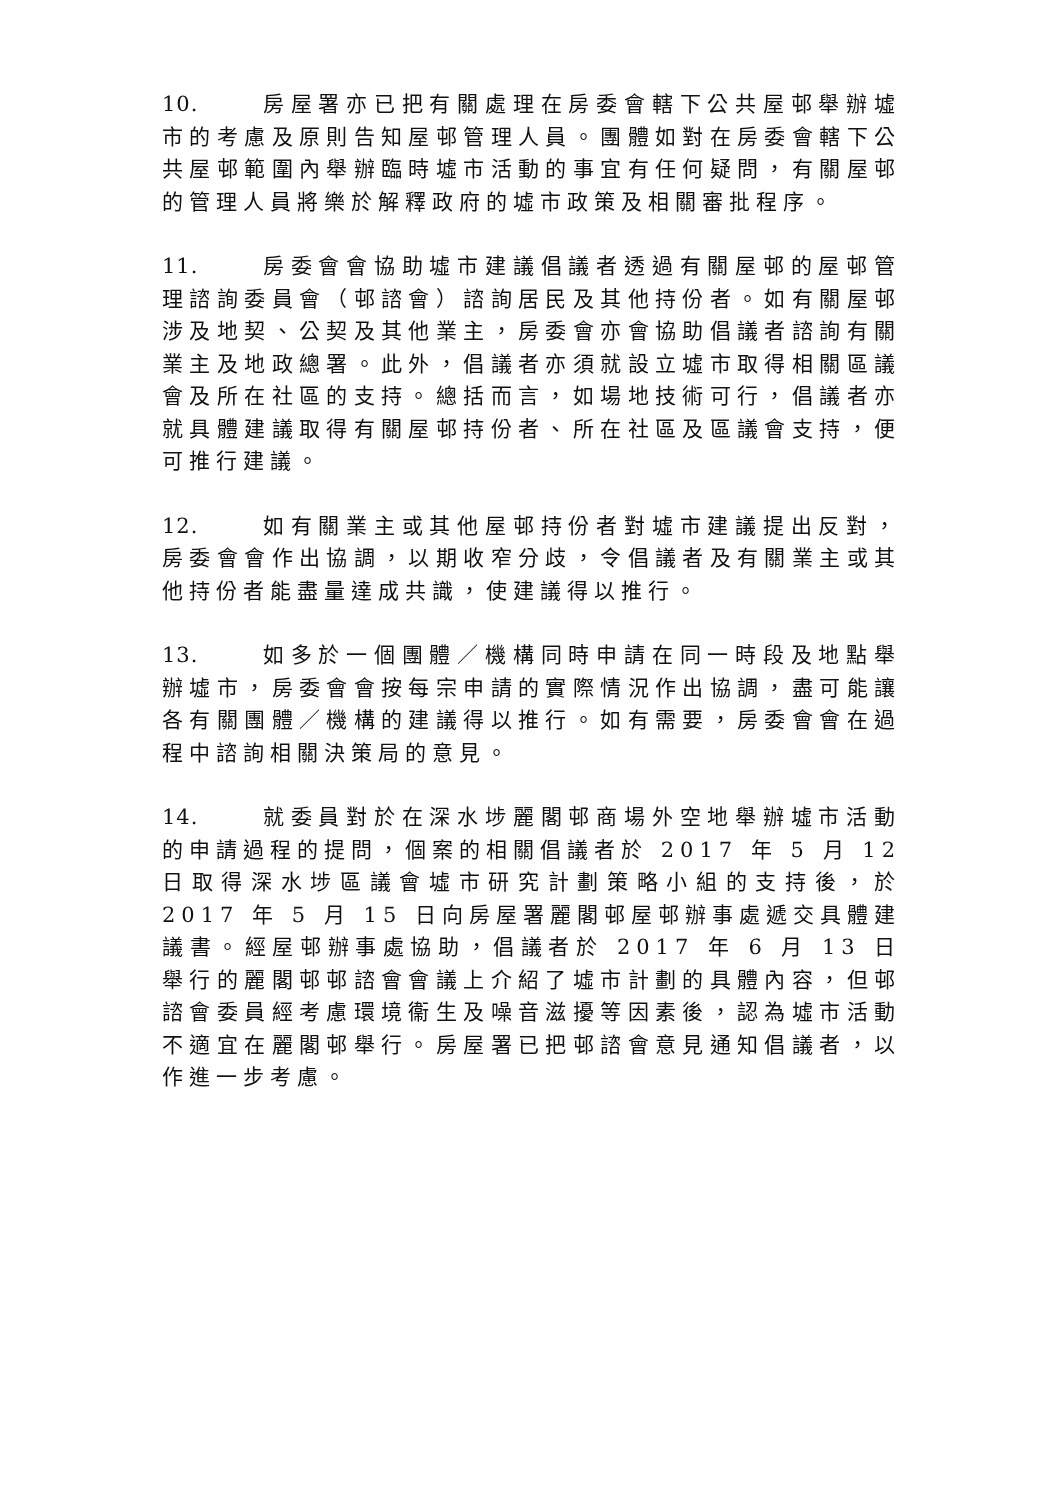10. 房屋署亦已把有關處理在房委會轄下公共屋邨舉辦墟市的考慮及原則告知屋邨管理人員。團體如對在房委會轄下公共屋邨範圍內舉辦臨時墟市活動的事宜有任何疑問，有關屋邨的管理人員將樂於解釋政府的墟市政策及相關審批程序。
11. 房委會會協助墟市建議倡議者透過有關屋邨的屋邨管理諮詢委員會（邨諮會）諮詢居民及其他持份者。如有關屋邨涉及地契、公契及其他業主，房委會亦會協助倡議者諮詢有關業主及地政總署。此外，倡議者亦須就設立墟市取得相關區議會及所在社區的支持。總括而言，如場地技術可行，倡議者亦就具體建議取得有關屋邨持份者、所在社區及區議會支持，便可推行建議。
12. 如有關業主或其他屋邨持份者對墟市建議提出反對，房委會會作出協調，以期收窄分歧，令倡議者及有關業主或其他持份者能盡量達成共識，使建議得以推行。
13. 如多於一個團體／機構同時申請在同一時段及地點舉辦墟市，房委會會按每宗申請的實際情況作出協調，盡可能讓各有關團體／機構的建議得以推行。如有需要，房委會會在過程中諮詢相關決策局的意見。
14. 就委員對於在深水埗麗閣邨商場外空地舉辦墟市活動的申請過程的提問，個案的相關倡議者於 2017 年 5 月 12 日取得深水埗區議會墟市研究計劃策略小組的支持後，於 2017 年 5 月 15 日向房屋署麗閣邨屋邨辦事處遞交具體建議書。經屋邨辦事處協助，倡議者於 2017 年 6 月 13 日舉行的麗閣邨邨諮會會議上介紹了墟市計劃的具體內容，但邨諮會委員經考慮環境衞生及噪音滋擾等因素後，認為墟市活動不適宜在麗閣邨舉行。房屋署已把邨諮會意見通知倡議者，以作進一步考慮。